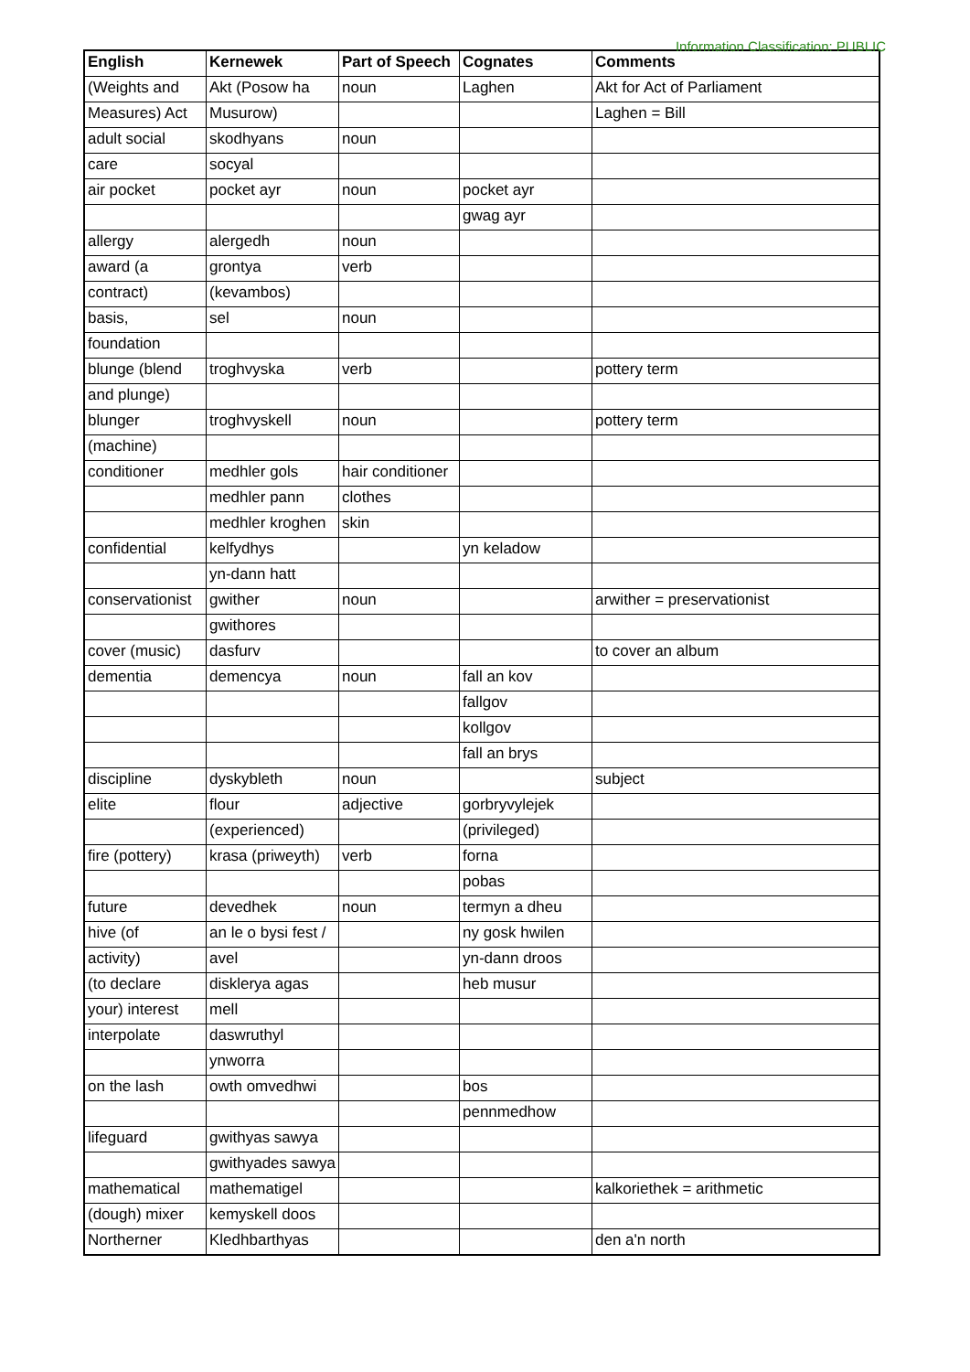Information Classification: PUBLIC
| English | Kernewek | Part of Speech | Cognates | Comments |
| --- | --- | --- | --- | --- |
| (Weights and | Akt (Posow ha | noun | Laghen | Akt for Act of Parliament |
| Measures) Act | Musurow) | | | Laghen = Bill |
| adult social | skodhyans | noun | | |
| care | socyal | | | |
| air pocket | pocket ayr | noun | pocket ayr | |
| | | | gwag ayr | |
| allergy | alergedh | noun | | |
| award (a | grontya | verb | | |
| contract) | (kevambos) | | | |
| basis, | sel | noun | | |
| foundation | | | | |
| blunge (blend | troghvyska | verb | | pottery term |
| and plunge) | | | | |
| blunger | troghvyskell | noun | | pottery term |
| (machine) | | | | |
| conditioner | medhler gols | hair conditioner | | |
| | medhler pann | clothes | | |
| | medhler kroghen | skin | | |
| confidential | kelfydhys | | yn keladow | |
| | yn-dann hatt | | | |
| conservationist | gwither | noun | | arwither = preservationist |
| | gwithores | | | |
| cover (music) | dasfurv | | | to cover an album |
| dementia | demencya | noun | fall an kov | |
| | | | fallgov | |
| | | | kollgov | |
| | | | fall an brys | |
| discipline | dyskybleth | noun | | subject |
| elite | flour | adjective | gorbryvylejek | |
| | (experienced) | | (privileged) | |
| fire (pottery) | krasa (priweyth) | verb | forna | |
| | | | pobas | |
| future | devedhek | noun | termyn a dheu | |
| hive (of | an le o bysi fest / | | ny gosk hwilen | |
| activity) | avel | | yn-dann droos | |
| (to declare | disklerya agas | | heb musur | |
| your) interest | mell | | | |
| interpolate | daswruthyl | | | |
| | ynworra | | | |
| on the lash | owth omvedhwi | | bos | |
| | | | pennmedhow | |
| lifeguard | gwithyas sawya | | | |
| | gwithyades sawya | | | |
| mathematical | mathematigel | | | kalkoriethek = arithmetic |
| (dough) mixer | kemyskell doos | | | |
| Northerner | Kledhbarthyas | | | den a'n north |